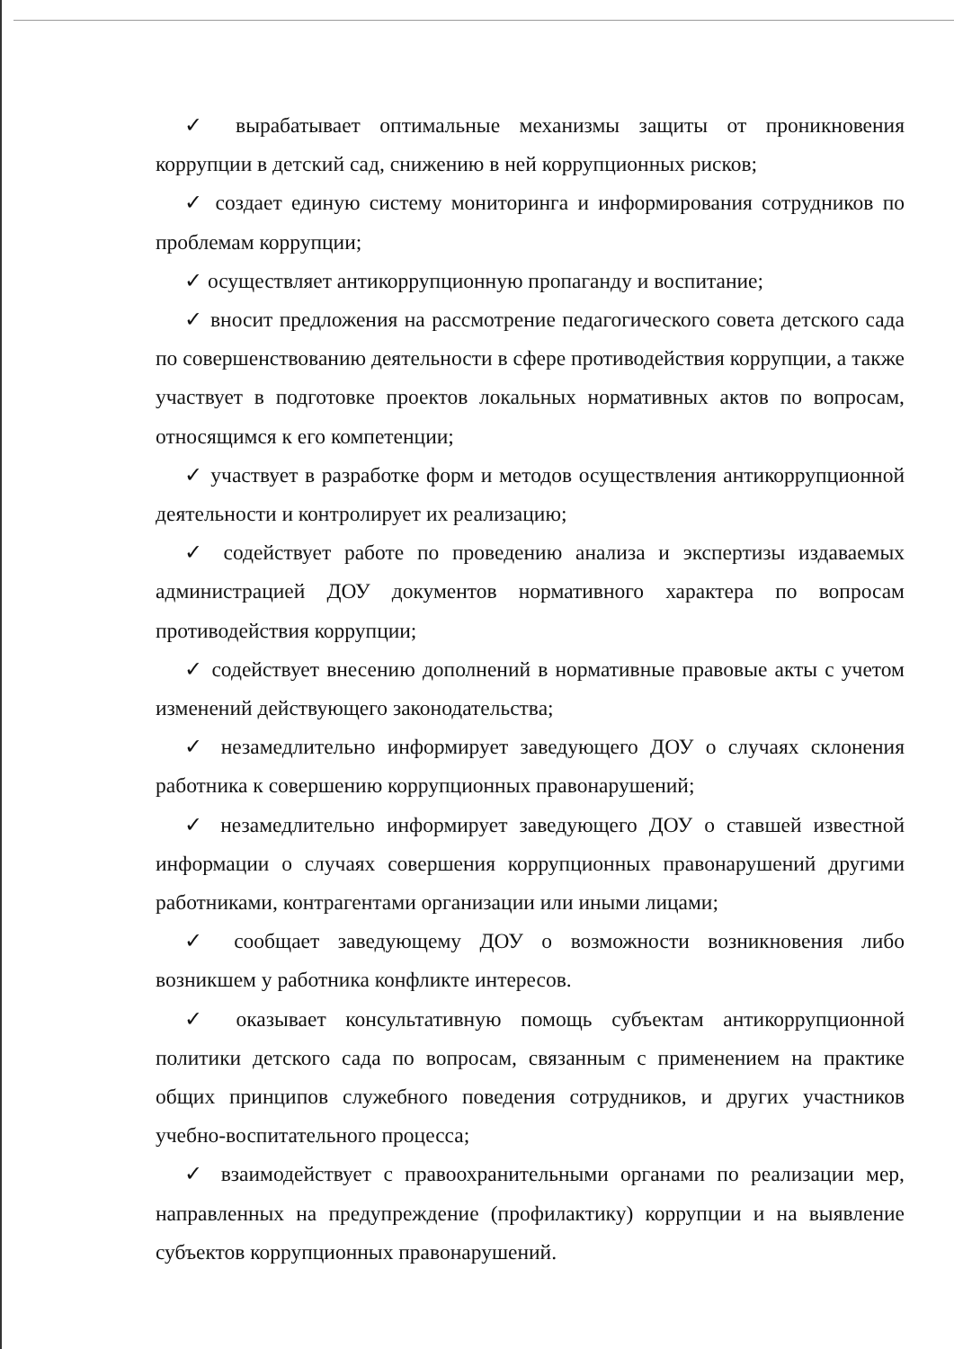✓ вырабатывает оптимальные механизмы защиты от проникновения коррупции в детский сад, снижению в ней коррупционных рисков;
✓ создает единую систему мониторинга и информирования сотрудников по проблемам коррупции;
✓ осуществляет антикоррупционную пропаганду и воспитание;
✓ вносит предложения на рассмотрение педагогического совета детского сада по совершенствованию деятельности в сфере противодействия коррупции, а также участвует в подготовке проектов локальных нормативных актов по вопросам, относящимся к его компетенции;
✓ участвует в разработке форм и методов осуществления антикоррупционной деятельности и контролирует их реализацию;
✓ содействует работе по проведению анализа и экспертизы издаваемых администрацией ДОУ документов нормативного характера по вопросам противодействия коррупции;
✓ содействует внесению дополнений в нормативные правовые акты с учетом изменений действующего законодательства;
✓ незамедлительно информирует заведующего ДОУ о случаях склонения работника к совершению коррупционных правонарушений;
✓ незамедлительно информирует заведующего ДОУ о ставшей известной информации о случаях совершения коррупционных правонарушений другими работниками, контрагентами организации или иными лицами;
✓ сообщает заведующему ДОУ о возможности возникновения либо возникшем у работника конфликте интересов.
✓ оказывает консультативную помощь субъектам антикоррупционной политики детского сада по вопросам, связанным с применением на практике общих принципов служебного поведения сотрудников, и других участников учебно-воспитательного процесса;
✓ взаимодействует с правоохранительными органами по реализации мер, направленных на предупреждение (профилактику) коррупции и на выявление субъектов коррупционных правонарушений.